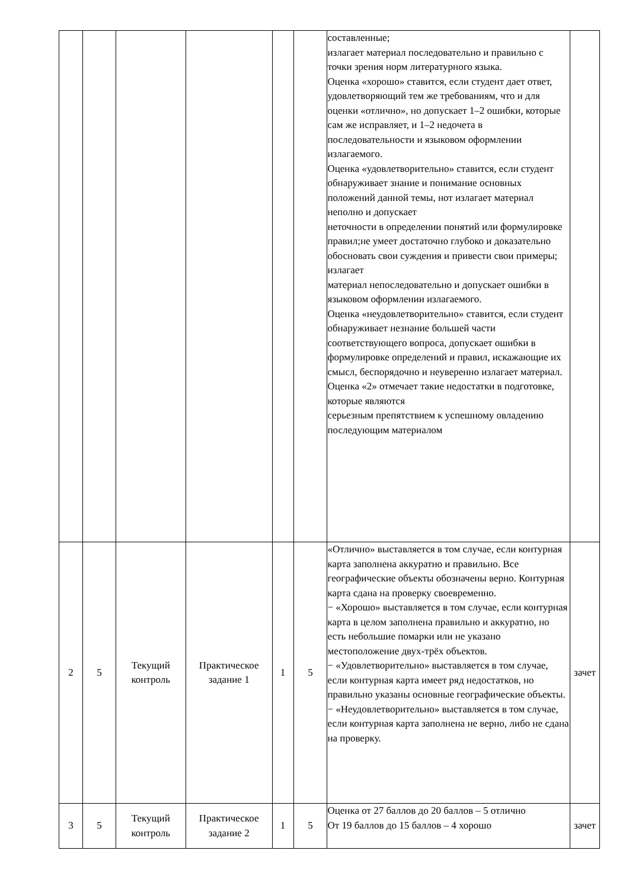| | | | | | | составленные; излагает материал последовательно и правильно с точки зрения норм литературного языка. Оценка «хорошо» ставится, если студент дает ответ, удовлетворяющий тем же требованиям, что и для оценки «отлично», но допускает 1–2 ошибки, которые сам же исправляет, и 1–2 недочета в последовательности и языковом оформлении излагаемого. Оценка «удовлетворительно» ставится, если студент обнаруживает знание и понимание основных положений данной темы, нот излагает материал неполно и допускает неточности в определении понятий или формулировке правил;не умеет достаточно глубоко и доказательно обосновать свои суждения и привести свои примеры; излагает материал непоследовательно и допускает ошибки в языковом оформлении излагаемого. Оценка «неудовлетворительно» ставится, если студент обнаруживает незнание большей части соответствующего вопроса, допускает ошибки в формулировке определений и правил, искажающие их смысл, беспорядочно и неуверенно излагает материал. Оценка «2» отмечает такие недостатки в подготовке, которые являются серьезным препятствием к успешному овладению последующим материалом | |
| 2 | 5 | Текущий контроль | Практическое задание 1 | 1 | 5 | «Отлично» выставляется в том случае, если контурная карта заполнена аккуратно и правильно. Все географические объекты обозначены верно. Контурная карта сдана на проверку своевременно. − «Хорошо» выставляется в том случае, если контурная карта в целом заполнена правильно и аккуратно, но есть небольшие помарки или не указано местоположение двух-трёх объектов. − «Удовлетворительно» выставляется в том случае, если контурная карта имеет ряд недостатков, но правильно указаны основные географические объекты. − «Неудовлетворительно» выставляется в том случае, если контурная карта заполнена не верно, либо не сдана на проверку. | зачет |
| 3 | 5 | Текущий контроль | Практическое задание 2 | 1 | 5 | Оценка от 27 баллов до 20 баллов – 5 отлично От 19 баллов до 15 баллов – 4 хорошо | зачет |